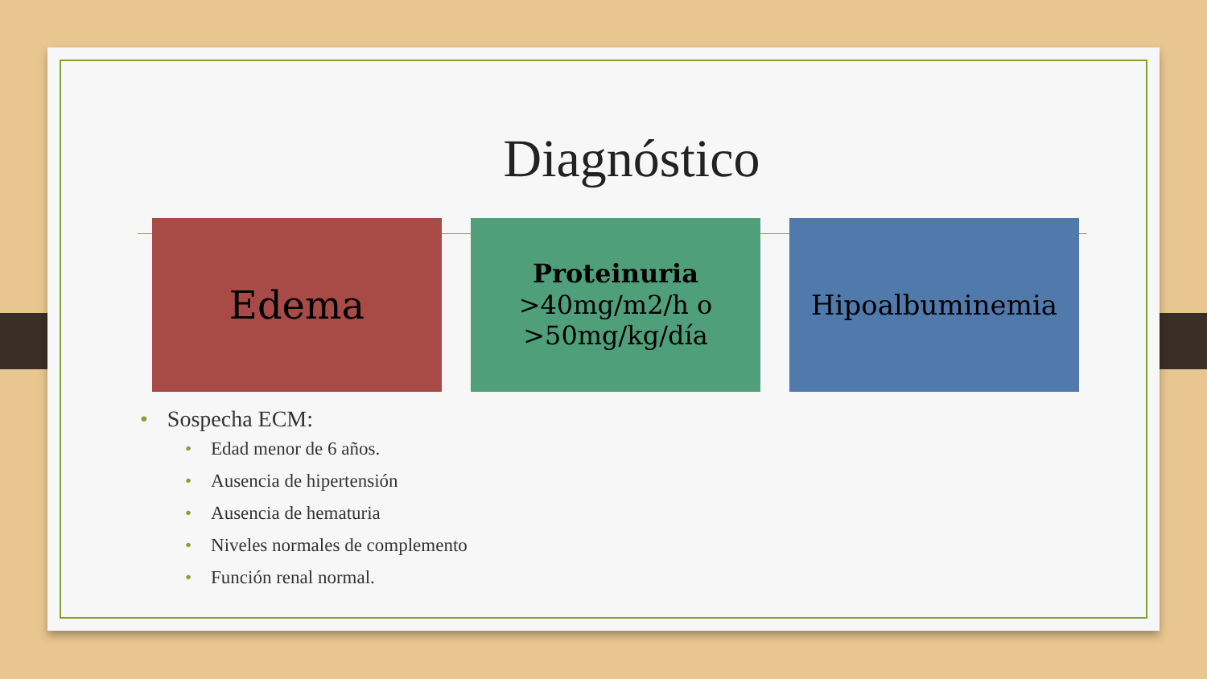Diagnóstico
Edema
Proteinuria
>40mg/m2/h o >50mg/kg/día
Hipoalbuminemia
• Sospecha ECM:
• Edad menor de 6 años.
• Ausencia de hipertensión
• Ausencia de hematuria
• Niveles normales de complemento
• Función renal normal.